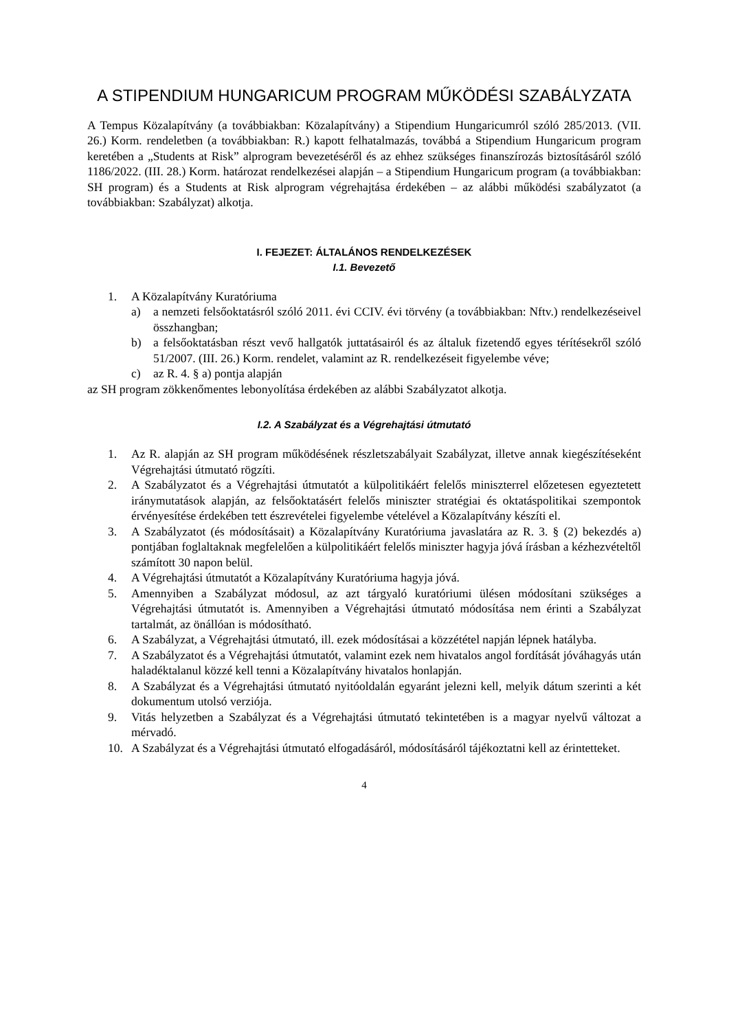A STIPENDIUM HUNGARICUM PROGRAM MŰKÖDÉSI SZABÁLYZATA
A Tempus Közalapítvány (a továbbiakban: Közalapítvány) a Stipendium Hungaricumról szóló 285/2013. (VII. 26.) Korm. rendeletben (a továbbiakban: R.) kapott felhatalmazás, továbbá a Stipendium Hungaricum program keretében a „Students at Risk” alprogram bevezetéséről és az ehhez szükséges finanszírozás biztosításáról szóló 1186/2022. (III. 28.) Korm. határozat rendelkezései alapján – a Stipendium Hungaricum program (a továbbiakban: SH program) és a Students at Risk alprogram végrehajtása érdekében – az alábbi működési szabályzatot (a továbbiakban: Szabályzat) alkotja.
I. FEJEZET: ÁLTALÁNOS RENDELKEZÉSEK
I.1. Bevezető
1. A Közalapítvány Kuratóriuma
a) a nemzeti felsőoktatásról szóló 2011. évi CCIV. évi törvény (a továbbiakban: Nftv.) rendelkezéseivel összhangban;
b) a felsőoktatásban részt vevő hallgatók juttatásairól és az általuk fizetendő egyes térítésekről szóló 51/2007. (III. 26.) Korm. rendelet, valamint az R. rendelkezéseit figyelembe véve;
c) az R. 4. § a) pontja alapján
az SH program zökkenőmentes lebonyolítása érdekében az alábbi Szabályzatot alkotja.
I.2. A Szabályzat és a Végrehajtási útmutató
1. Az R. alapján az SH program működésének részletszabályait Szabályzat, illetve annak kiegészítéseként Végrehajtási útmutató rögzíti.
2. A Szabályzatot és a Végrehajtási útmutatót a külpolitikáért felelős miniszterrel előzetesen egyeztetett iránymutatások alapján, az felsőoktatásért felelős miniszter stratégiai és oktatáspolitikai szempontok érvényesítése érdekében tett észrevételei figyelembe vételével a Közalapítvány készíti el.
3. A Szabályzatot (és módosításait) a Közalapítvány Kuratóriuma javaslatára az R. 3. § (2) bekezdés a) pontjában foglaltaknak megfelelően a külpolitikáért felelős miniszter hagyja jóvá írásban a kézhezvételtől számított 30 napon belül.
4. A Végrehajtási útmutatót a Közalapítvány Kuratóriuma hagyja jóvá.
5. Amennyiben a Szabályzat módosul, az azt tárgyaló kuratóriumi ülésen módosítani szükséges a Végrehajtási útmutatót is. Amennyiben a Végrehajtási útmutató módosítása nem érinti a Szabályzat tartalmát, az önállóan is módosítható.
6. A Szabályzat, a Végrehajtási útmutató, ill. ezek módosításai a közzététel napján lépnek hatályba.
7. A Szabályzatot és a Végrehajtási útmutatót, valamint ezek nem hivatalos angol fordítását jóváhagyás után haladéktalanul közzé kell tenni a Közalapítvány hivatalos honlapján.
8. A Szabályzat és a Végrehajtási útmutató nyitóoldalán egyaránt jelezni kell, melyik dátum szerinti a két dokumentum utolsó verziója.
9. Vitás helyzetben a Szabályzat és a Végrehajtási útmutató tekintetében is a magyar nyelvű változat a mérvadó.
10. A Szabályzat és a Végrehajtási útmutató elfogadásáról, módosításáról tájékoztatni kell az érintetteket.
4